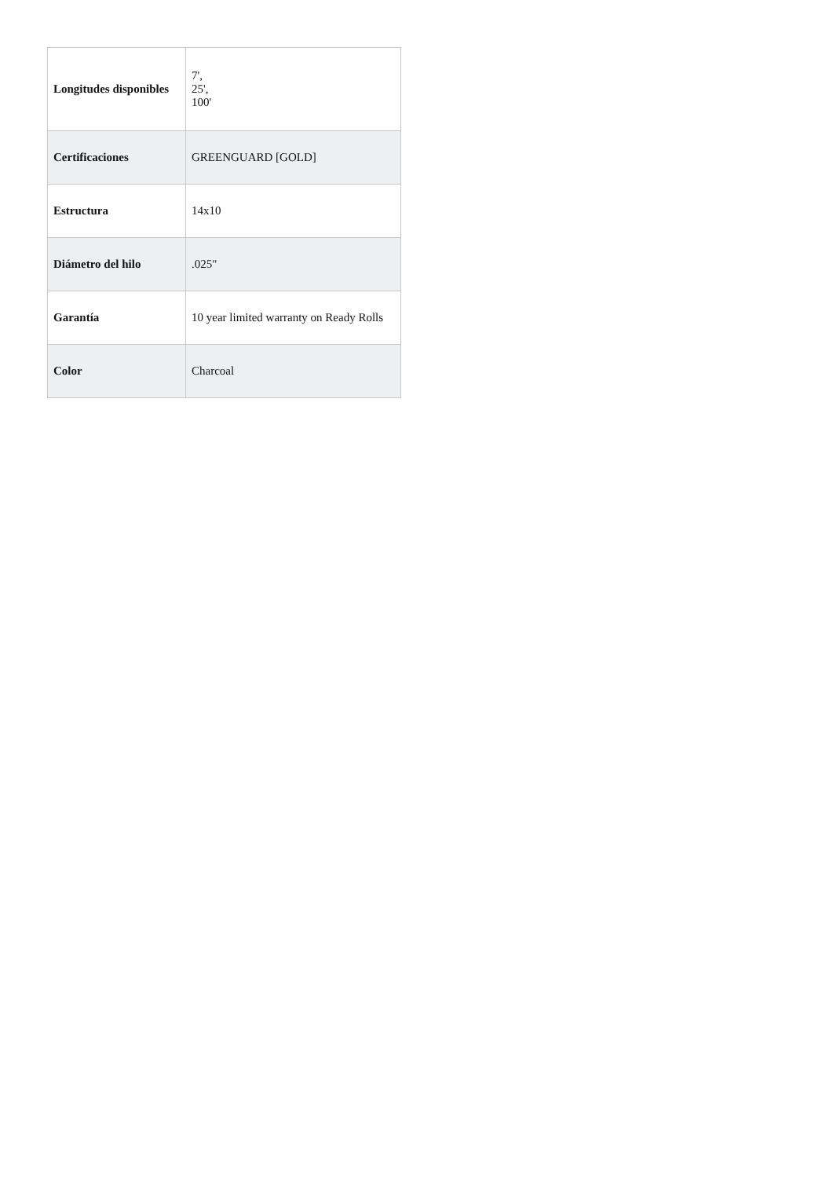| Longitudes disponibles | 7', 25', 100' |
| Certificaciones | GREENGUARD [GOLD] |
| Estructura | 14x10 |
| Diámetro del hilo | .025" |
| Garantía | 10 year limited warranty on Ready Rolls |
| Color | Charcoal |